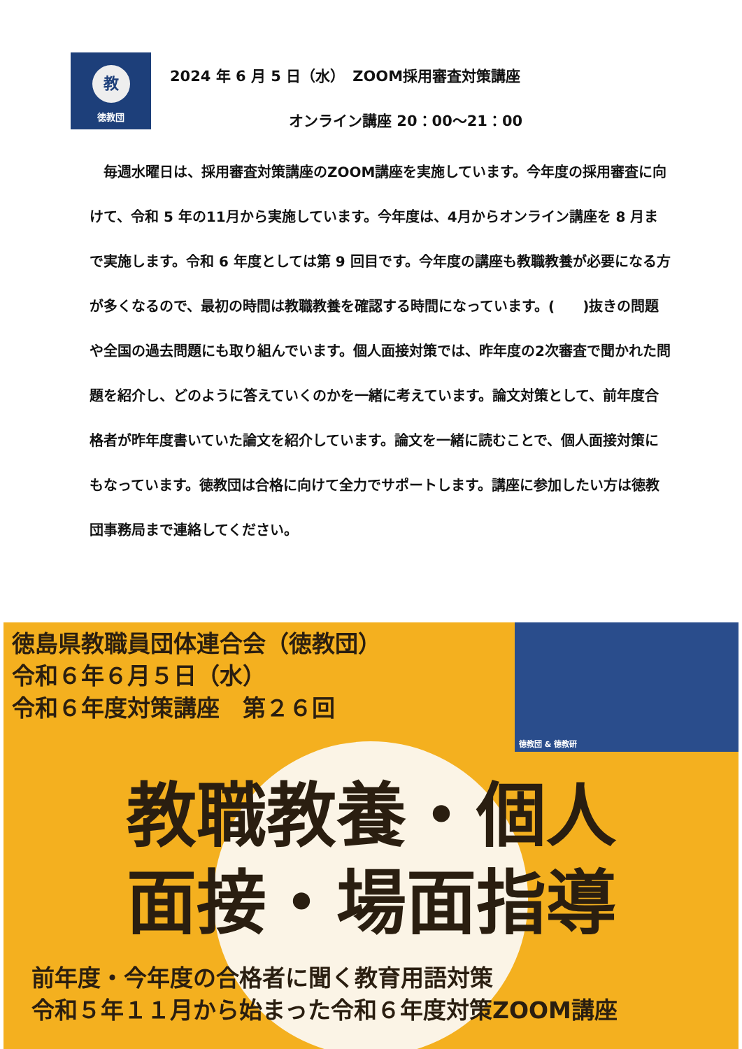教
徳教団
2024 年 6 月 5 日（水）　ZOOM採用審査対策講座
オンライン講座 20：00〜21：00
　毎週水曜日は、採用審査対策講座のZOOM講座を実施しています。今年度の採用審査に向けて、令和 5 年の11月から実施しています。今年度は、4月からオンライン講座を 8 月まで実施します。令和 6 年度としては第 9 回目です。今年度の講座も教職教養が必要になる方が多くなるので、最初の時間は教職教養を確認する時間になっています。(　　)抜きの問題や全国の過去問題にも取り組んでいます。個人面接対策では、昨年度の2次審査で聞かれた問題を紹介し、どのように答えていくのかを一緒に考えています。論文対策として、前年度合格者が昨年度書いていた論文を紹介しています。論文を一緒に読むことで、個人面接対策にもなっています。徳教団は合格に向けて全力でサポートします。講座に参加したい方は徳教団事務局まで連絡してください。
徳教団 & 徳教研
徳島県教職員団体連合会（徳教団）
令和６年６月５日（水）
令和６年度対策講座　第２６回
教職教養・個人
面接・場面指導
前年度・今年度の合格者に聞く教育用語対策
令和５年１１月から始まった令和６年度対策ZOOM講座